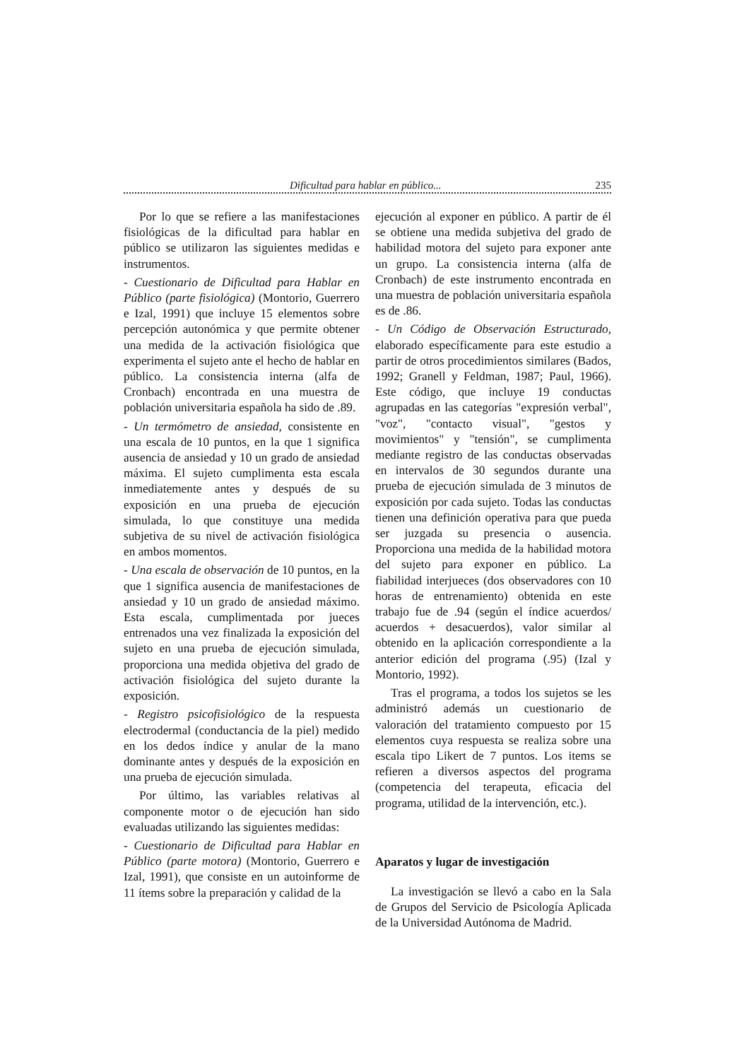Dificultad para hablar en público... 235
Por lo que se refiere a las manifestaciones fisiológicas de la dificultad para hablar en público se utilizaron las siguientes medidas e instrumentos.
- Cuestionario de Dificultad para Hablar en Público (parte fisiológica) (Montorio, Guerrero e Izal, 1991) que incluye 15 elementos sobre percepción autonómica y que permite obtener una medida de la activación fisiológica que experimenta el sujeto ante el hecho de hablar en público. La consistencia interna (alfa de Cronbach) encontrada en una muestra de población universitaria española ha sido de .89.
- Un termómetro de ansiedad, consistente en una escala de 10 puntos, en la que 1 significa ausencia de ansiedad y 10 un grado de ansiedad máxima. El sujeto cumplimenta esta escala inmediatemente antes y después de su exposición en una prueba de ejecución simulada, lo que constituye una medida subjetiva de su nivel de activación fisiológica en ambos momentos.
- Una escala de observación de 10 puntos, en la que 1 significa ausencia de manifestaciones de ansiedad y 10 un grado de ansiedad máximo. Esta escala, cumplimentada por jueces entrenados una vez finalizada la exposición del sujeto en una prueba de ejecución simulada, proporciona una medida objetiva del grado de activación fisiológica del sujeto durante la exposición.
- Registro psicofisiológico de la respuesta electrodermal (conductancia de la piel) medido en los dedos índice y anular de la mano dominante antes y después de la exposición en una prueba de ejecución simulada.
Por último, las variables relativas al componente motor o de ejecución han sido evaluadas utilizando las siguientes medidas:
- Cuestionario de Dificultad para Hablar en Público (parte motora) (Montorio, Guerrero e Izal, 1991), que consiste en un autoinforme de 11 ítems sobre la preparación y calidad de la
ejecución al exponer en público. A partir de él se obtiene una medida subjetiva del grado de habilidad motora del sujeto para exponer ante un grupo. La consistencia interna (alfa de Cronbach) de este instrumento encontrada en una muestra de población universitaria española es de .86.
- Un Código de Observación Estructurado, elaborado específicamente para este estudio a partir de otros procedimientos similares (Bados, 1992; Granell y Feldman, 1987; Paul, 1966). Este código, que incluye 19 conductas agrupadas en las categorías "expresión verbal", "voz", "contacto visual", "gestos y movimientos" y "tensión", se cumplimenta mediante registro de las conductas observadas en intervalos de 30 segundos durante una prueba de ejecución simulada de 3 minutos de exposición por cada sujeto. Todas las conductas tienen una definición operativa para que pueda ser juzgada su presencia o ausencia. Proporciona una medida de la habilidad motora del sujeto para exponer en público. La fiabilidad interjueces (dos observadores con 10 horas de entrenamiento) obtenida en este trabajo fue de .94 (según el índice acuerdos/ acuerdos + desacuerdos), valor similar al obtenido en la aplicación correspondiente a la anterior edición del programa (.95) (Izal y Montorio, 1992).
Tras el programa, a todos los sujetos se les administró además un cuestionario de valoración del tratamiento compuesto por 15 elementos cuya respuesta se realiza sobre una escala tipo Likert de 7 puntos. Los items se refieren a diversos aspectos del programa (competencia del terapeuta, eficacia del programa, utilidad de la intervención, etc.).
Aparatos y lugar de investigación
La investigación se llevó a cabo en la Sala de Grupos del Servicio de Psicología Aplicada de la Universidad Autónoma de Madrid.